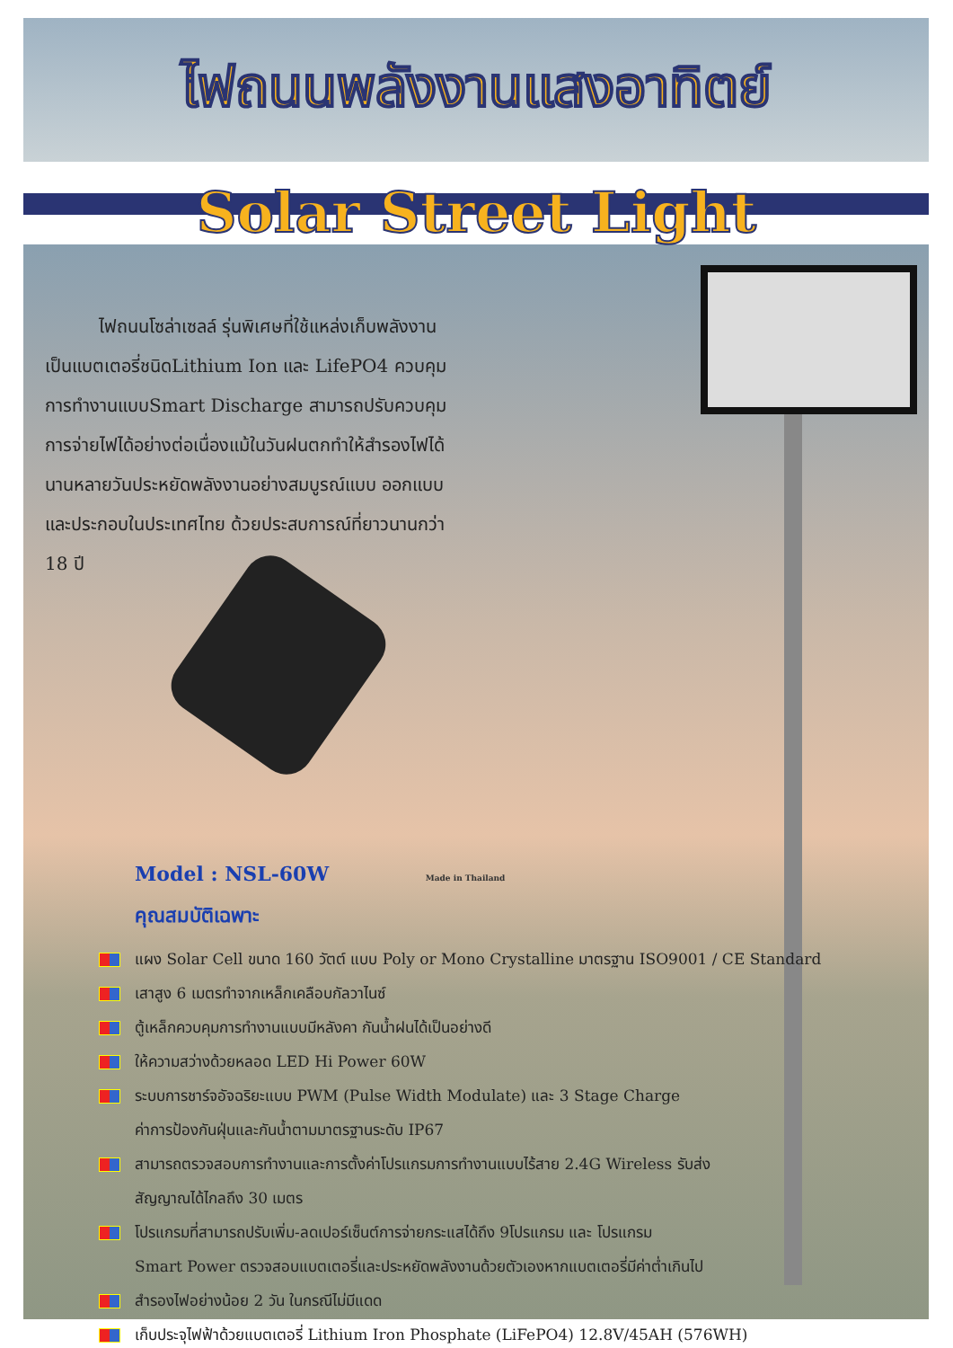ไฟถนนพลังงานแสงอาทิตย์
Solar Street Light
ไฟถนนโซล่าเซลล์ รุ่นพิเศษที่ใช้แหล่งเก็บพลังงานเป็นแบตเตอรี่ชนิดLithium Ion และ LifePO4 ควบคุมการทำงานแบบSmart Discharge สามารถปรับควบคุมการจ่ายไฟได้อย่างต่อเนื่องแม้ในวันฝนตกทำให้สำรองไฟได้นานหลายวันประหยัดพลังงานอย่างสมบูรณ์แบบ ออกแบบและประกอบในประเทศไทย ด้วยประสบการณ์ที่ยาวนานกว่า 18 ปี
Model : NSL-60W Made in Thailand
คุณสมบัติเฉพาะ
แผง Solar Cell ขนาด 160 วัตต์ แบบ Poly or Mono Crystalline มาตรฐาน ISO9001 / CE Standard
เสาสูง 6 เมตรทำจากเหล็กเคลือบกัลวาไนซ์
ตู้เหล็กควบคุมการทำงานแบบมีหลังคา กันน้ำฝนได้เป็นอย่างดี
ให้ความสว่างด้วยหลอด LED Hi Power 60W
ระบบการชาร์จอัจฉริยะแบบ PWM (Pulse Width Modulate) และ 3 Stage Charge
ค่าการป้องกันฝุ่นและกันน้ำตามมาตรฐานระดับ IP67
สามารถตรวจสอบการทำงานและการตั้งค่าโปรแกรมการทำงานแบบไร้สาย 2.4G Wireless รับส่ง
สัญญาณได้ไกลถึง 30 เมตร
โปรแกรมที่สามารถปรับเพิ่ม-ลดเปอร์เซ็นต์การจ่ายกระแสได้ถึง 9โปรแกรม และ โปรแกรม
Smart Power ตรวจสอบแบตเตอรี่และประหยัดพลังงานด้วยตัวเองหากแบตเตอรี่มีค่าต่ำเกินไป
สำรองไฟอย่างน้อย 2 วัน ในกรณีไม่มีแดด
เก็บประจุไฟฟ้าด้วยแบตเตอรี่ Lithium Iron Phosphate (LiFePO4) 12.8V/45AH (576WH)